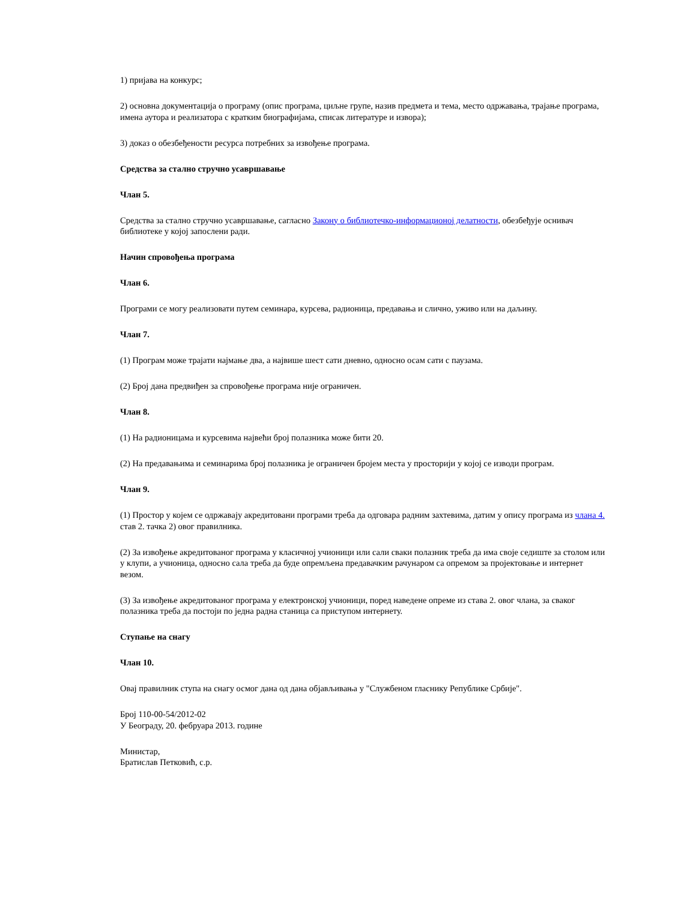1) пријава на конкурс;
2) основна документација о програму (опис програма, циљне групе, назив предмета и тема, место одржавања, трајање програма, имена аутора и реализатора с кратким биографијама, списак литературе и извора);
3) доказ о обезбеђености ресурса потребних за извођење програма.
Средства за стално стручно усавршавање
Члан 5.
Средства за стално стручно усавршавање, сагласно Закону о библиотечко-информационој делатности, обезбеђује оснивач библиотеке у којој запослени ради.
Начин спровођења програма
Члан 6.
Програми се могу реализовати путем семинара, курсева, радионица, предавања и слично, уживо или на даљину.
Члан 7.
(1) Програм може трајати најмање два, а највише шест сати дневно, односно осам сати с паузама.
(2) Број дана предвиђен за спровођење програма није ограничен.
Члан 8.
(1) На радионицама и курсевима највећи број полазника може бити 20.
(2) На предавањима и семинарима број полазника је ограничен бројем места у просторији у којој се изводи програм.
Члан 9.
(1) Простор у којем се одржавају акредитовани програми треба да одговара радним захтевима, датим у опису програма из члана 4. став 2. тачка 2) овог правилника.
(2) За извођење акредитованог програма у класичној учионици или сали сваки полазник треба да има своје седиште за столом или у клупи, а учионица, односно сала треба да буде опремљена предавачким рачунаром са опремом за пројектовање и интернет везом.
(3) За извођење акредитованог програма у електронској учионици, поред наведене опреме из става 2. овог члана, за сваког полазника треба да постоји по једна радна станица са приступом интернету.
Ступање на снагу
Члан 10.
Овај правилник ступа на снагу осмог дана од дана објављивања у "Службеном гласнику Републике Србије".
Број 110-00-54/2012-02
У Београду, 20. фебруара 2013. године
Министар,
Братислав Петковић, с.р.